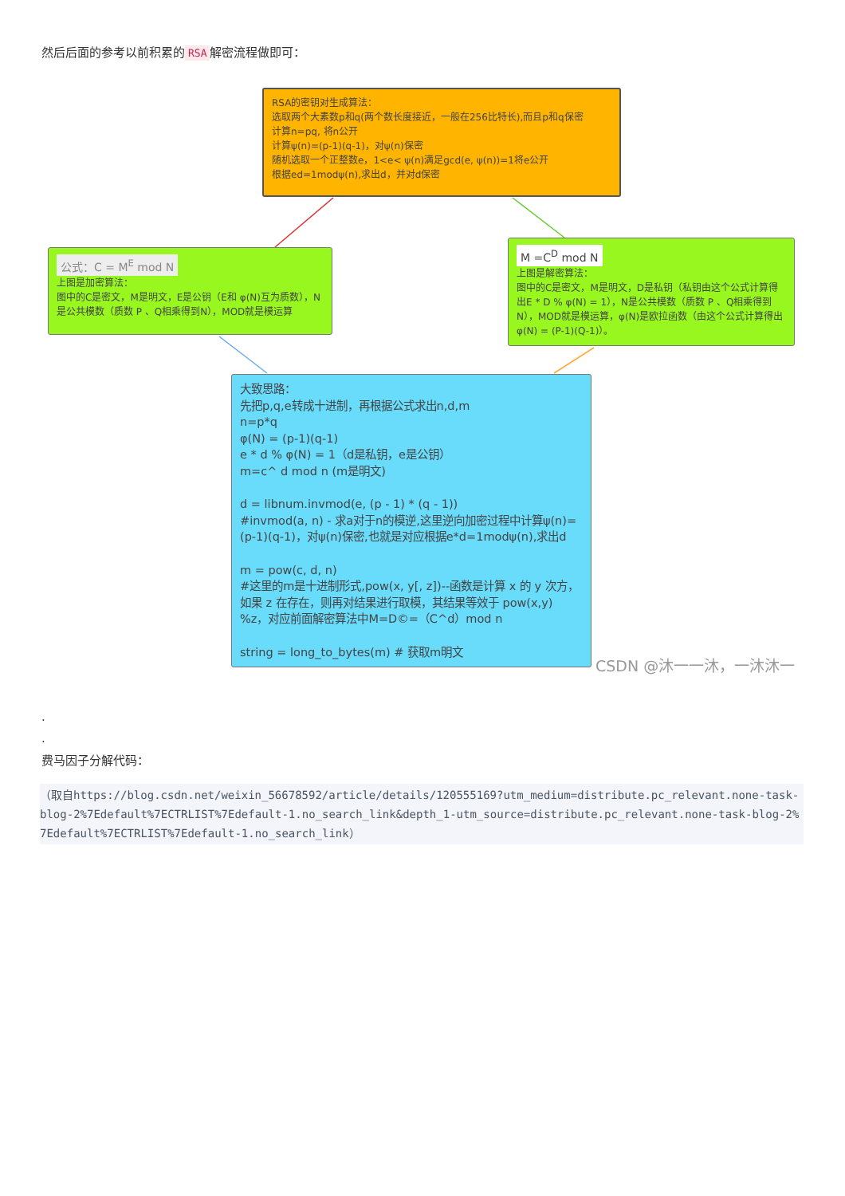然后后面的参考以前积累的 RSA 解密流程做即可：
RSA的密钥对生成算法：
选取两个大素数p和q(两个数长度接近，一般在256比特长),而且p和q保密
计算n=pq, 将n公开
计算ψ(n)=(p-1)(q-1)，对ψ(n)保密
随机选取一个正整数e，1<e< ψ(n)满足gcd(e, ψ(n))=1将e公开
根据ed=1modψ(n),求出d，并对d保密
公式：C = M<sup>E</sup> mod N
上图是加密算法：
图中的C是密文，M是明文，E是公钥（E和 φ(N)互为质数），N是公共模数（质数 P 、Q相乘得到N），MOD就是模运算
M =C<sup>D</sup> mod N
上图是解密算法：
图中的C是密文，M是明文，D是私钥（私钥由这个公式计算得出E * D % φ(N) = 1），N是公共模数（质数 P 、Q相乘得到N），MOD就是模运算，φ(N)是欧拉函数（由这个公式计算得出φ(N) = (P-1)(Q-1)）。
大致思路：
先把p,q,e转成十进制，再根据公式求出n,d,m
n=p*q
φ(N) = (p-1)(q-1)
e * d % φ(N) = 1（d是私钥，e是公钥）
m=c^ d mod n (m是明文)
d = libnum.invmod(e, (p - 1) * (q - 1))
#invmod(a, n) - 求a对于n的模逆,这里逆向加密过程中计算ψ(n)=(p-1)(q-1)，对ψ(n)保密,也就是对应根据e*d=1modψ(n),求出d
m = pow(c, d, n)
#这里的m是十进制形式,pow(x, y[, z])--函数是计算 x 的 y 次方，如果 z 在存在，则再对结果进行取模，其结果等效于 pow(x,y) %z，对应前面解密算法中M=D©=（C^d）mod n
string = long_to_bytes(m) # 获取m明文
CSDN @沐一一沐，一沐沐一
.
.
费马因子分解代码：
（取自https://blog.csdn.net/weixin_56678592/article/details/120555169?utm_medium=distribute.pc_relevant.none-task-blog-2%7Edefault%7ECTRLIST%7Edefault-1.no_search_link&depth_1-utm_source=distribute.pc_relevant.none-task-blog-2%7Edefault%7ECTRLIST%7Edefault-1.no_search_link）